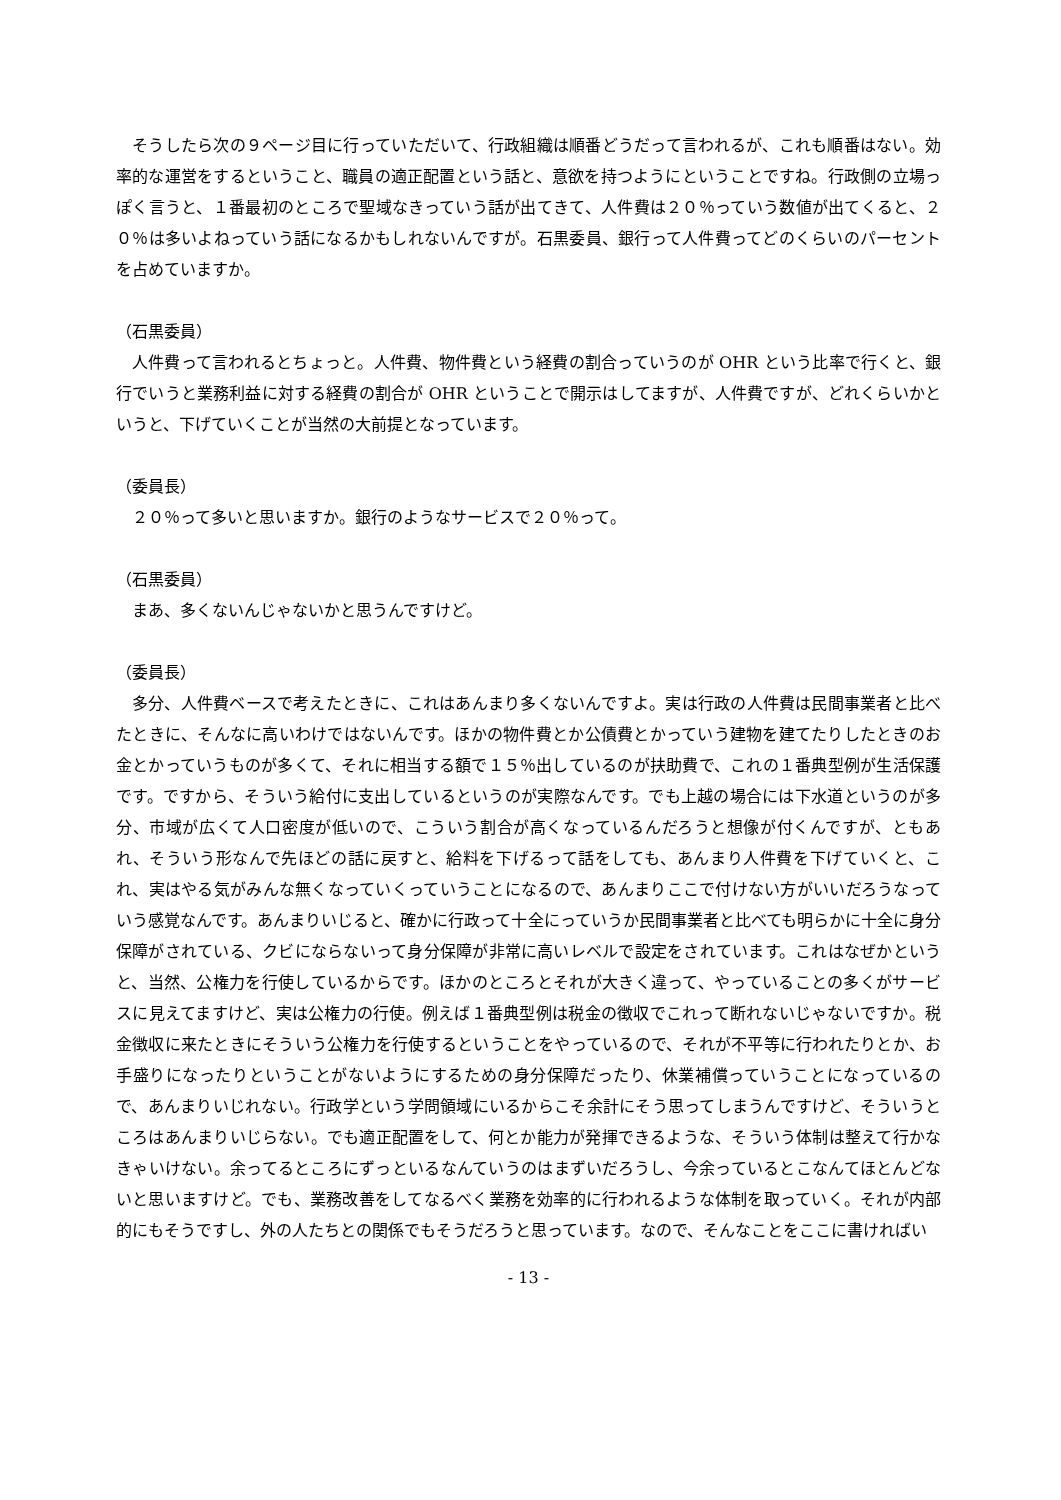そうしたら次の９ページ目に行っていただいて、行政組織は順番どうだって言われるが、これも順番はない。効率的な運営をするということ、職員の適正配置という話と、意欲を持つようにということですね。行政側の立場っぽく言うと、１番最初のところで聖域なきっていう話が出てきて、人件費は２０％っていう数値が出てくると、２０％は多いよねっていう話になるかもしれないんですが。石黒委員、銀行って人件費ってどのくらいのパーセントを占めていますか。
（石黒委員）
人件費って言われるとちょっと。人件費、物件費という経費の割合っていうのが OHR という比率で行くと、銀行でいうと業務利益に対する経費の割合が OHR ということで開示はしてますが、人件費ですが、どれくらいかというと、下げていくことが当然の大前提となっています。
（委員長）
２０％って多いと思いますか。銀行のようなサービスで２０％って。
（石黒委員）
まあ、多くないんじゃないかと思うんですけど。
（委員長）
多分、人件費ベースで考えたときに、これはあんまり多くないんですよ。実は行政の人件費は民間事業者と比べたときに、そんなに高いわけではないんです。ほかの物件費とか公債費とかっていう建物を建てたりしたときのお金とかっていうものが多くて、それに相当する額で１５％出しているのが扶助費で、これの１番典型例が生活保護です。ですから、そういう給付に支出しているというのが実際なんです。でも上越の場合には下水道というのが多分、市域が広くて人口密度が低いので、こういう割合が高くなっているんだろうと想像が付くんですが、ともあれ、そういう形なんで先ほどの話に戻すと、給料を下げるって話をしても、あんまり人件費を下げていくと、これ、実はやる気がみんな無くなっていくっていうことになるので、あんまりここで付けない方がいいだろうなっていう感覚なんです。あんまりいじると、確かに行政って十全にっていうか民間事業者と比べても明らかに十全に身分保障がされている、クビにならないって身分保障が非常に高いレベルで設定をされています。これはなぜかというと、当然、公権力を行使しているからです。ほかのところとそれが大きく違って、やっていることの多くがサービスに見えてますけど、実は公権力の行使。例えば１番典型例は税金の徴収でこれって断れないじゃないですか。税金徴収に来たときにそういう公権力を行使するということをやっているので、それが不平等に行われたりとか、お手盛りになったりということがないようにするための身分保障だったり、休業補償っていうことになっているので、あんまりいじれない。行政学という学問領域にいるからこそ余計にそう思ってしまうんですけど、そういうところはあんまりいじらない。でも適正配置をして、何とか能力が発揮できるような、そういう体制は整えて行かなきゃいけない。余ってるところにずっといるなんていうのはまずいだろうし、今余っているとこなんてほとんどないと思いますけど。でも、業務改善をしてなるべく業務を効率的に行われるような体制を取っていく。それが内部的にもそうですし、外の人たちとの関係でもそうだろうと思っています。なので、そんなことをここに書ければい
- 13 -